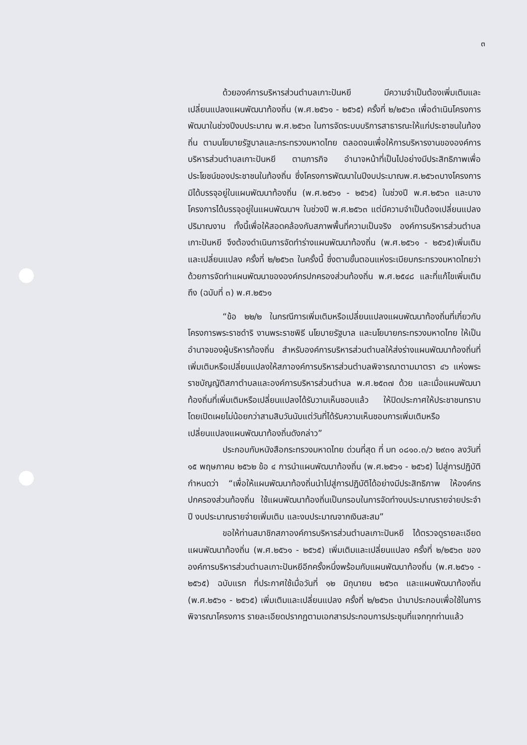๓
ด้วยองค์การบริหารส่วนตำบลเกาะปันหยี มีความจำเป็นต้องเพิ่มเติมและเปลี่ยนแปลงแผนพัฒนาท้องถิ่น (พ.ศ.๒๕๖๑ - ๒๕๖๕) ครั้งที่ ๒/๒๕๖๓ เพื่อดำเนินโครงการพัฒนาในช่วงปีงบประมาณ พ.ศ.๒๕๖๓ ในการจัดระบบบริการสาธารณะให้แก่ประชาชนในท้องถิ่น ตามนโยบายรัฐบาลและกระทรวงมหาดไทย ตลอดจนเพื่อให้การบริหารงานขององค์การบริหารส่วนตำบลเกาะปันหยี ตามภารกิจ อำนาจหน้าที่เป็นไปอย่างมีประสิทธิภาพเพื่อประโยชน์ของประชาชนในท้องถิ่น ซึ่งโครงการพัฒนาในปีงบประมาณพ.ศ.๒๕๖๓บางโครงการมิได้บรรจุอยู่ในแผนพัฒนาท้องถิ่น (พ.ศ.๒๕๖๑ - ๒๕๖๕) ในช่วงปี พ.ศ.๒๕๖๓ และบางโครงการได้บรรจุอยู่ในแผนพัฒนาฯ ในช่วงปี พ.ศ.๒๕๖๓ แต่มีความจำเป็นต้องเปลี่ยนแปลงปริมาณงาน ทั้งนี้เพื่อให้สอดคล้องกับสภาพพื้นที่ความเป็นจริง องค์การบริหารส่วนตำบลเกาะปันหยี จึงต้องดำเนินการจัดทำร่างแผนพัฒนาท้องถิ่น (พ.ศ.๒๕๖๑ - ๒๕๖๕)เพิ่มเติมและเปลี่ยนแปลง ครั้งที่ ๒/๒๕๖๓ ในครั้งนี้ ซึ่งตามขั้นตอนแห่งระเบียบกระทรวงมหาดไทยว่าด้วยการจัดทำแผนพัฒนาขององค์กรปกครองส่วนท้องถิ่น พ.ศ.๒๕๔๘ และที่แก้ไขเพิ่มเติมถึง (ฉบับที่ ๓) พ.ศ.๒๕๖๑
“ข้อ ๒๒/๒ ในกรณีการเพิ่มเติมหรือเปลี่ยนแปลงแผนพัฒนาท้องถิ่นที่เกี่ยวกับโครงการพระราชดำริ งานพระราชพิธี นโยบายรัฐบาล และนโยบายกระทรวงมหาดไทย ให้เป็นอำนาจของผู้บริหารท้องถิ่น สำหรับองค์การบริหารส่วนตำบลให้ส่งร่างแผนพัฒนาท้องถิ่นที่เพิ่มเติมหรือเปลี่ยนแปลงให้สภาองค์การบริหารส่วนตำบลพิจารณาตามมาตรา ๔๖ แห่งพระราชบัญญัติสภาตำบลและองค์การบริหารส่วนตำบล พ.ศ.๒๕๓๗ ด้วย และเมื่อแผนพัฒนาท้องถิ่นที่เพิ่มเติมหรือเปลี่ยนแปลงได้รับวามเห็นชอบแล้ว ให้ปิดประกาศให้ประชาชนทราบโดยเปิดเผยไม่น้อยกว่าสามสิบวันนับแต่วันที่ได้รับความเห็นชอบการเพิ่มเติมหรือเปลี่ยนแปลงแผนพัฒนาท้องถิ่นดังกล่าว”
ประกอบกับหนังสือกระทรวงมหาดไทย ด่วนที่สุด ที่ มท ๐๘๑๐.๓/ว ๒๙๓๑ ลงวันที่ ๑๕ พฤษภาคม ๒๕๖๒ ข้อ ๔ การนำแผนพัฒนาท้องถิ่น (พ.ศ.๒๕๖๑ - ๒๕๖๕) ไปสู่การปฏิบัติกำหนดว่า “เพื่อให้แผนพัฒนาท้องถิ่นนำไปสู่การปฏิบัติได้อย่างมีประสิทธิภาพ ให้องค์กรปกครองส่วนท้องถิ่น ใช้แผนพัฒนาท้องถิ่นเป็นกรอบในการจัดทำงบประมาณรายจ่ายประจำปี งบประมาณรายจ่ายเพิ่มเติม และงบประมาณจากเงินสะสม”
ขอให้ท่านสมาชิกสภาองค์การบริหารส่วนตำบลเกาะปันหยี ได้ตรวจดูรายละเอียดแผนพัฒนาท้องถิ่น (พ.ศ.๒๕๖๑ - ๒๕๖๕) เพิ่มเติมและเปลี่ยนแปลง ครั้งที่ ๒/๒๕๖๓ ขององค์การบริหารส่วนตำบลเกาะปันหยีอีกครั้งหนึ่งพร้อมกับแผนพัฒนาท้องถิ่น (พ.ศ.๒๕๖๑ - ๒๕๖๕) ฉบับแรก ที่ประกาศใช้เมื่อวันที่ ๑๒ มิถุนายน ๒๕๖๓ และแผนพัฒนาท้องถิ่น (พ.ศ.๒๕๖๑ - ๒๕๖๕) เพิ่มเติมและเปลี่ยนแปลง ครั้งที่ ๒/๒๕๖๓ นำมาประกอบเพื่อใช้ในการพิจารณาโครงการ รายละเอียดปรากฏตามเอกสารประกอบการประชุมที่แจกทุกท่านแล้ว